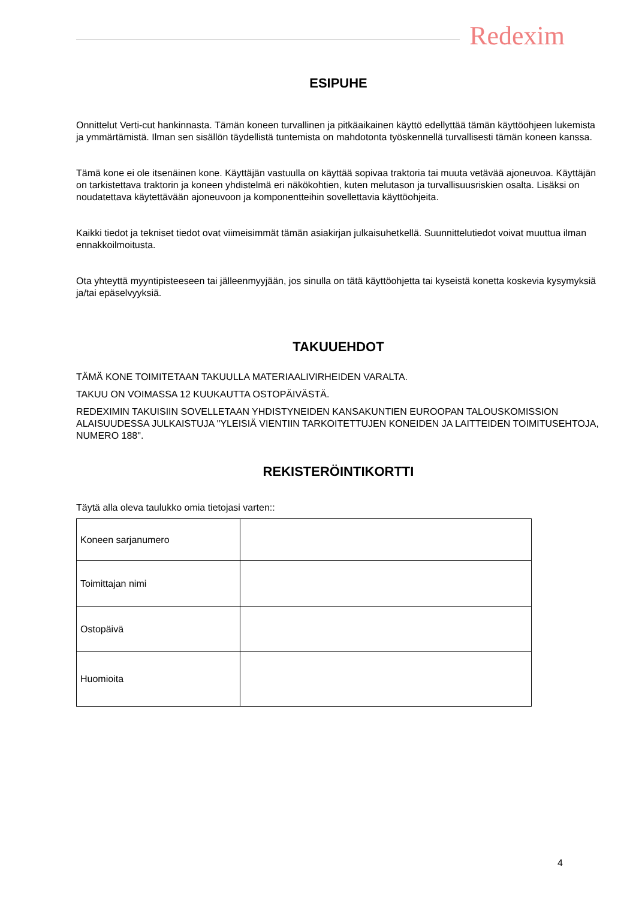Redexim
ESIPUHE
Onnittelut Verti-cut hankinnasta. Tämän koneen turvallinen ja pitkäaikainen käyttö edellyttää tämän käyttöohjeen lukemista ja ymmärtämistä. Ilman sen sisällön täydellistä tuntemista on mahdotonta työskennellä turvallisesti tämän koneen kanssa.
Tämä kone ei ole itsenäinen kone. Käyttäjän vastuulla on käyttää sopivaa traktoria tai muuta vetävää ajoneuvoa. Käyttäjän on tarkistettava traktorin ja koneen yhdistelmä eri näkökohtien, kuten melutason ja turvallisuusriskien osalta. Lisäksi on noudatettava käytettävään ajoneuvoon ja komponentteihin sovellettavia käyttöohjeita.
Kaikki tiedot ja tekniset tiedot ovat viimeisimmät tämän asiakirjan julkaisuhetkellä. Suunnittelutiedot voivat muuttua ilman ennakkoilmoitusta.
Ota yhteyttä myyntipisteeseen tai jälleenmyyjään, jos sinulla on tätä käyttöohjetta tai kyseistä konetta koskevia kysymyksiä ja/tai epäselvyyksiä.
TAKUUEHDOT
TÄMÄ KONE TOIMITETAAN TAKUULLA MATERIAALIVIRHEIDEN VARALTA.
TAKUU ON VOIMASSA 12 KUUKAUTTA OSTOPÄIVÄSTÄ.
REDEXIMIN TAKUISIIN SOVELLETAAN YHDISTYNEIDEN KANSAKUNTIEN EUROOPAN TALOUSKOMISSION ALAISUUDESSA JULKAISTUJA "YLEISIÄ VIENTIIN TARKOITETTUJEN KONEIDEN JA LAITTEIDEN TOIMITUSEHTOJA, NUMERO 188".
REKISTERÖINTIKORTTI
Täytä alla oleva taulukko omia tietojasi varten::
| Koneen sarjanumero | |
| Toimittajan nimi | |
| Ostopäivä | |
| Huomioita | |
4